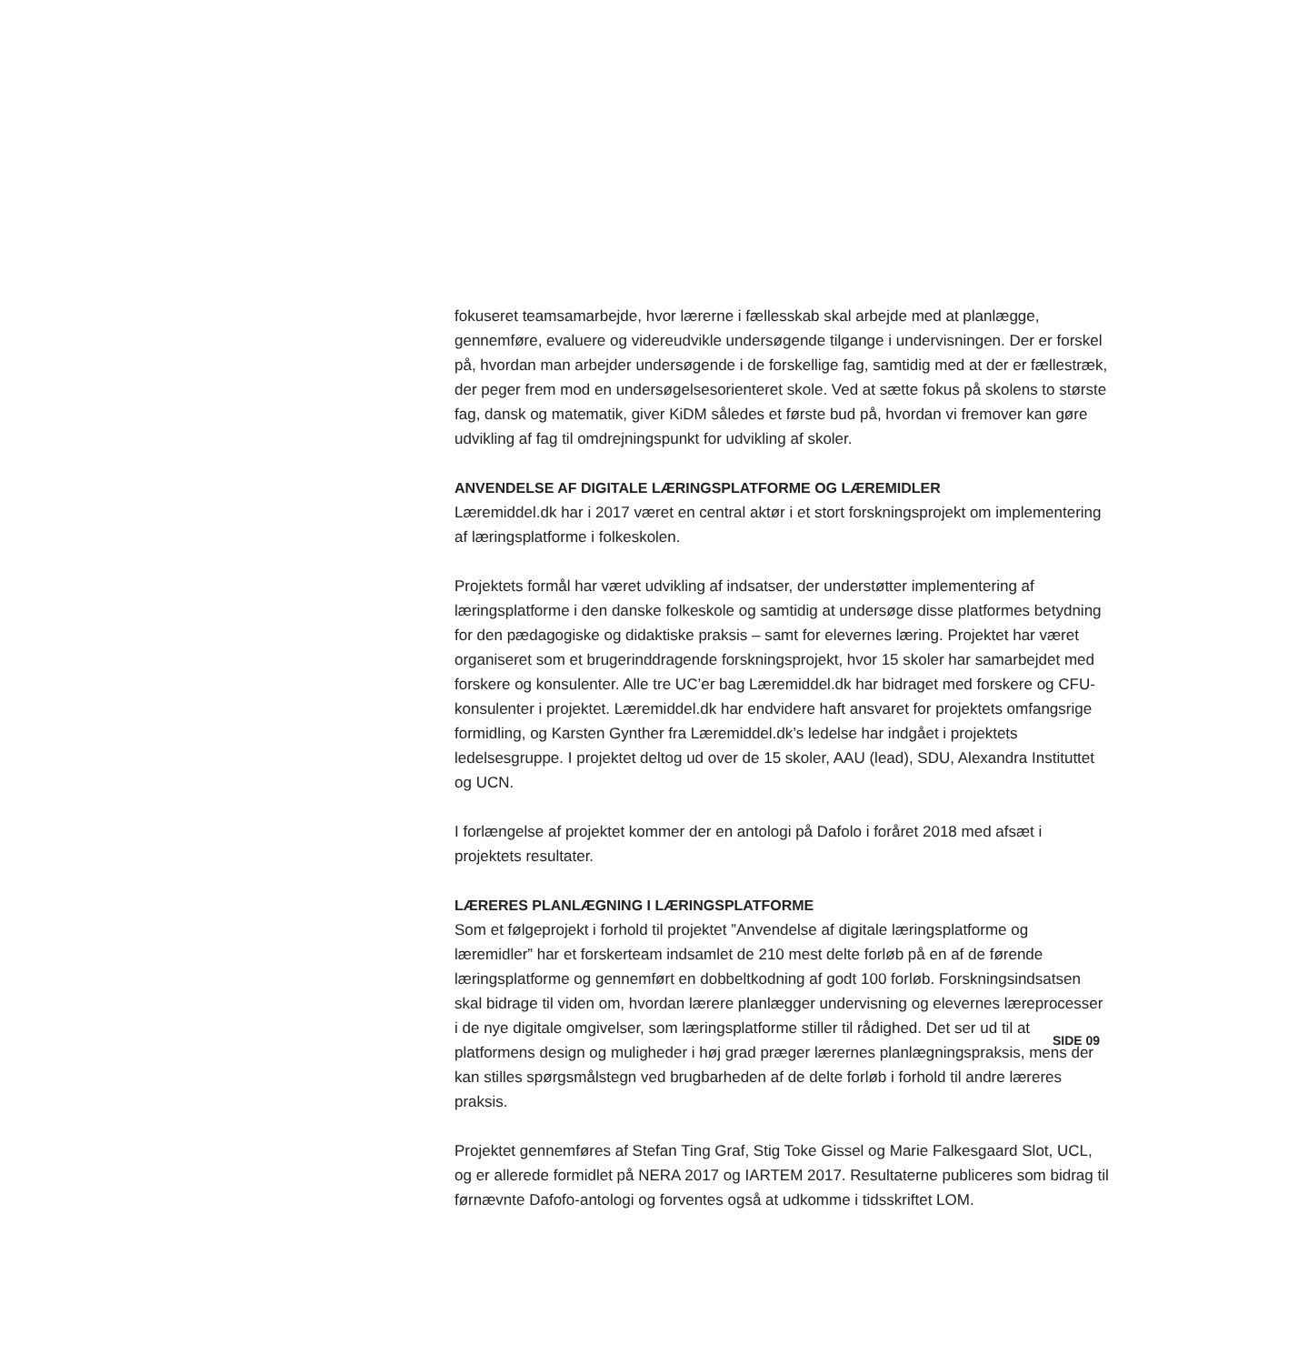fokuseret teamsamarbejde, hvor lærerne i fællesskab skal arbejde med at planlægge, gennemføre, evaluere og videreudvikle undersøgende tilgange i undervisningen. Der er forskel på, hvordan man arbejder undersøgende i de forskellige fag, samtidig med at der er fællestræk, der peger frem mod en undersøgelsesorienteret skole. Ved at sætte fokus på skolens to største fag, dansk og matematik, giver KiDM således et første bud på, hvordan vi fremover kan gøre udvikling af fag til omdrejningspunkt for udvikling af skoler.
ANVENDELSE AF DIGITALE LÆRINGSPLATFORME OG LÆREMIDLER
Læremiddel.dk har i 2017 været en central aktør i et stort forskningsprojekt om implementering af læringsplatforme i folkeskolen.
Projektets formål har været udvikling af indsatser, der understøtter implementering af læringsplatforme i den danske folkeskole og samtidig at undersøge disse platformes betydning for den pædagogiske og didaktiske praksis – samt for elevernes læring. Projektet har været organiseret som et brugerinddragende forskningsprojekt, hvor 15 skoler har samarbejdet med forskere og konsulenter. Alle tre UC’er bag Læremiddel.dk har bidraget med forskere og CFU-konsulenter i projektet. Læremiddel.dk har endvidere haft ansvaret for projektets omfangsrige formidling, og Karsten Gynther fra Læremiddel.dk’s ledelse har indgået i projektets ledelsesgruppe. I projektet deltog ud over de 15 skoler, AAU (lead), SDU, Alexandra Instituttet og UCN.
I forlængelse af projektet kommer der en antologi på Dafolo i foråret 2018 med afsæt i projektets resultater.
LÆRERES PLANLÆGNING I LÆRINGSPLATFORME
Som et følgeprojekt i forhold til projektet ”Anvendelse af digitale læringsplatforme og læremidler” har et forskerteam indsamlet de 210 mest delte forløb på en af de førende læringsplatforme og gennemført en dobbeltkodning af godt 100 forløb. Forskningsindsatsen skal bidrage til viden om, hvordan lærere planlægger undervisning og elevernes læreprocesser i de nye digitale omgivelser, som læringsplatforme stiller til rådighed. Det ser ud til at platformens design og muligheder i høj grad præger lærernes planlægningspraksis, mens der kan stilles spørgsmålstegn ved brugbarheden af de delte forløb i forhold til andre læreres praksis.
Projektet gennemføres af Stefan Ting Graf, Stig Toke Gissel og Marie Falkesgaard Slot, UCL, og er allerede formidlet på NERA 2017 og IARTEM 2017. Resultaterne publiceres som bidrag til førnævnte Dafofo-antologi og forventes også at udkomme i tidsskriftet LOM.
SIDE 09